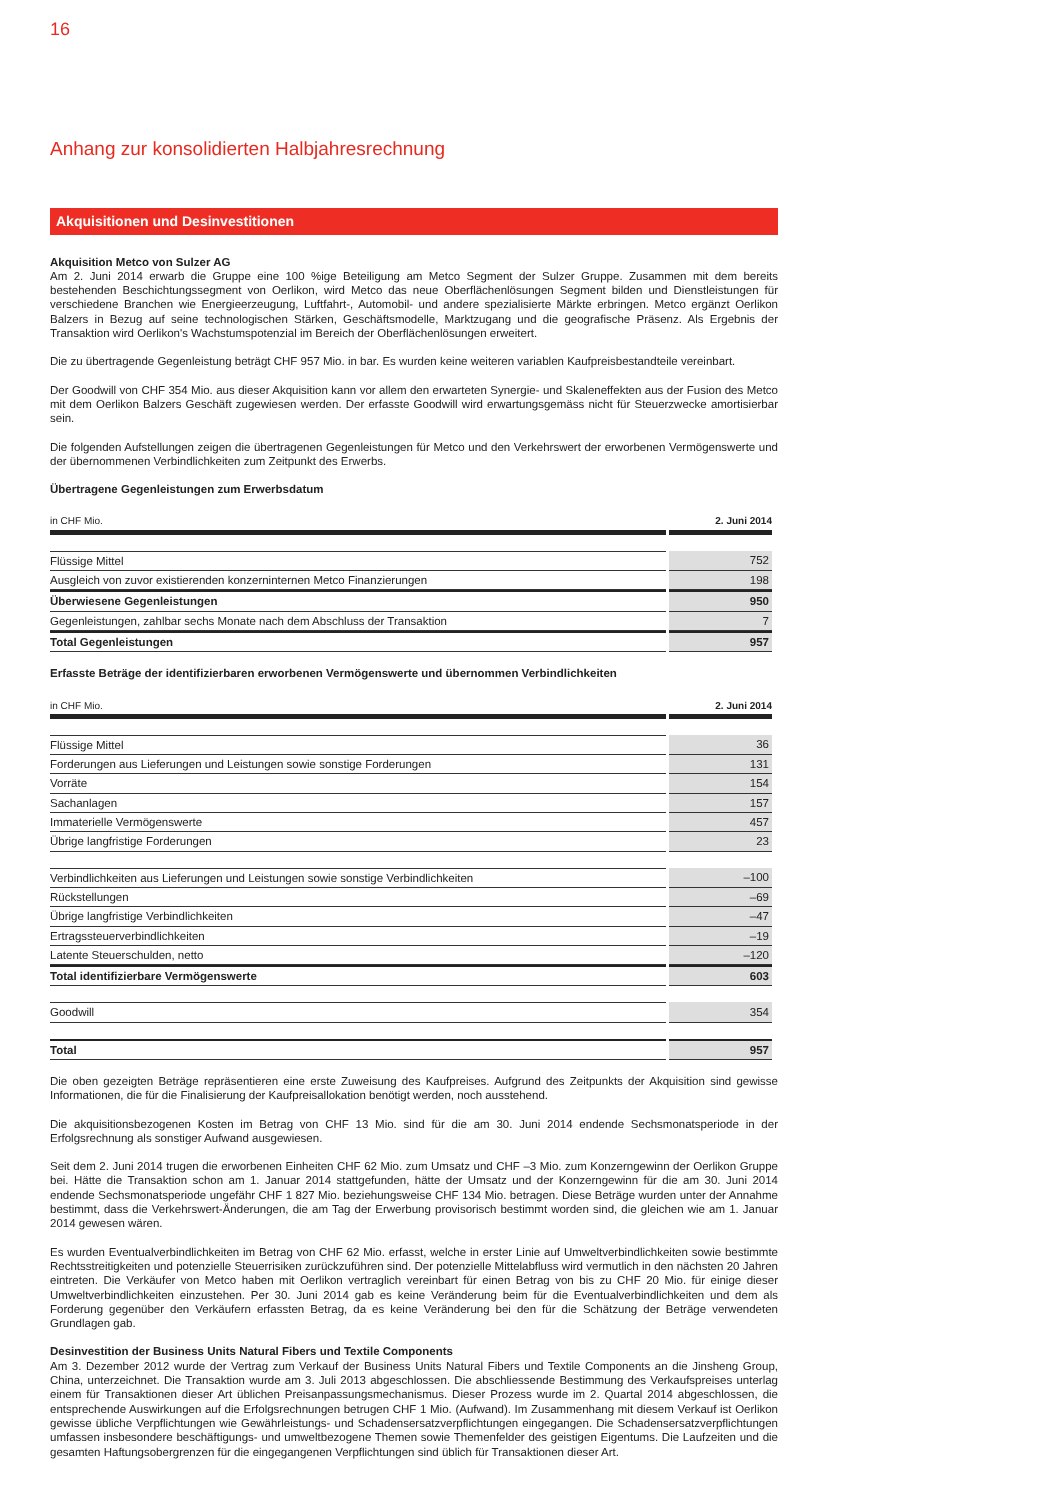16
Anhang zur konsolidierten Halbjahresrechnung
Akquisitionen und Desinvestitionen
Akquisition Metco von Sulzer AG
Am 2. Juni 2014 erwarb die Gruppe eine 100 %ige Beteiligung am Metco Segment der Sulzer Gruppe. Zusammen mit dem bereits bestehenden Beschichtungssegment von Oerlikon, wird Metco das neue Oberflächenlösungen Segment bilden und Dienstleistungen für verschiedene Branchen wie Energieerzeugung, Luftfahrt-, Automobil- und andere spezialisierte Märkte erbringen. Metco ergänzt Oerlikon Balzers in Bezug auf seine technologischen Stärken, Geschäftsmodelle, Marktzugang und die geografische Präsenz. Als Ergebnis der Transaktion wird Oerlikon's Wachstumspotenzial im Bereich der Oberflächenlösungen erweitert.
Die zu übertragende Gegenleistung beträgt CHF 957 Mio. in bar. Es wurden keine weiteren variablen Kaufpreisbestandteile vereinbart.
Der Goodwill von CHF 354 Mio. aus dieser Akquisition kann vor allem den erwarteten Synergie- und Skaleneffekten aus der Fusion des Metco mit dem Oerlikon Balzers Geschäft zugewiesen werden. Der erfasste Goodwill wird erwartungsgemäss nicht für Steuerzwecke amortisierbar sein.
Die folgenden Aufstellungen zeigen die übertragenen Gegenleistungen für Metco und den Verkehrswert der erworbenen Vermögenswerte und der übernommenen Verbindlichkeiten zum Zeitpunkt des Erwerbs.
Übertragene Gegenleistungen zum Erwerbsdatum
| in CHF Mio. | 2. Juni 2014 |
| Flüssige Mittel | 752 |
| Ausgleich von zuvor existierenden konzerninternen Metco Finanzierungen | 198 |
| Überwiesene Gegenleistungen | 950 |
| Gegenleistungen, zahlbar sechs Monate nach dem Abschluss der Transaktion | 7 |
| Total Gegenleistungen | 957 |
Erfasste Beträge der identifizierbaren erworbenen Vermögenswerte und übernommen Verbindlichkeiten
| in CHF Mio. | 2. Juni 2014 |
| Flüssige Mittel | 36 |
| Forderungen aus Lieferungen und Leistungen sowie sonstige Forderungen | 131 |
| Vorräte | 154 |
| Sachanlagen | 157 |
| Immaterielle Vermögenswerte | 457 |
| Übrige langfristige Forderungen | 23 |
| Verbindlichkeiten aus Lieferungen und Leistungen sowie sonstige Verbindlichkeiten | –100 |
| Rückstellungen | –69 |
| Übrige langfristige Verbindlichkeiten | –47 |
| Ertragssteuerverbindlichkeiten | –19 |
| Latente Steuerschulden, netto | –120 |
| Total identifizierbare Vermögenswerte | 603 |
| Goodwill | 354 |
| Total | 957 |
Die oben gezeigten Beträge repräsentieren eine erste Zuweisung des Kaufpreises. Aufgrund des Zeitpunkts der Akquisition sind gewisse Informationen, die für die Finalisierung der Kaufpreisallokation benötigt werden, noch ausstehend.
Die akquisitionsbezogenen Kosten im Betrag von CHF 13 Mio. sind für die am 30. Juni 2014 endende Sechsmonatsperiode in der Erfolgsrechnung als sonstiger Aufwand ausgewiesen.
Seit dem 2. Juni 2014 trugen die erworbenen Einheiten CHF 62 Mio. zum Umsatz und CHF –3 Mio. zum Konzerngewinn der Oerlikon Gruppe bei. Hätte die Transaktion schon am 1. Januar 2014 stattgefunden, hätte der Umsatz und der Konzerngewinn für die am 30. Juni 2014 endende Sechsmonatsperiode ungefähr CHF 1 827 Mio. beziehungsweise CHF 134 Mio. betragen. Diese Beträge wurden unter der Annahme bestimmt, dass die Verkehrswert-Änderungen, die am Tag der Erwerbung provisorisch bestimmt worden sind, die gleichen wie am 1. Januar 2014 gewesen wären.
Es wurden Eventualverbindlichkeiten im Betrag von CHF 62 Mio. erfasst, welche in erster Linie auf Umweltverbindlichkeiten sowie bestimmte Rechtsstreitigkeiten und potenzielle Steuerrisiken zurückzuführen sind. Der potenzielle Mittelabfluss wird vermutlich in den nächsten 20 Jahren eintreten. Die Verkäufer von Metco haben mit Oerlikon vertraglich vereinbart für einen Betrag von bis zu CHF 20 Mio. für einige dieser Umweltverbindlichkeiten einzustehen. Per 30. Juni 2014 gab es keine Veränderung beim für die Eventualverbindlichkeiten und dem als Forderung gegenüber den Verkäufern erfassten Betrag, da es keine Veränderung bei den für die Schätzung der Beträge verwendeten Grundlagen gab.
Desinvestition der Business Units Natural Fibers und Textile Components
Am 3. Dezember 2012 wurde der Vertrag zum Verkauf der Business Units Natural Fibers und Textile Components an die Jinsheng Group, China, unterzeichnet. Die Transaktion wurde am 3. Juli 2013 abgeschlossen. Die abschliessende Bestimmung des Verkaufspreises unterlag einem für Transaktionen dieser Art üblichen Preisanpassungsmechanismus. Dieser Prozess wurde im 2. Quartal 2014 abgeschlossen, die entsprechende Auswirkungen auf die Erfolgsrechnungen betrugen CHF 1 Mio. (Aufwand). Im Zusammenhang mit diesem Verkauf ist Oerlikon gewisse übliche Verpflichtungen wie Gewährleistungs- und Schadensersatzverpflichtungen eingegangen. Die Schadensersatzverpflichtungen umfassen insbesondere beschäftigungs- und umweltbezogene Themen sowie Themenfelder des geistigen Eigentums. Die Laufzeiten und die gesamten Haftungsobergrenzen für die eingegangenen Verpflichtungen sind üblich für Transaktionen dieser Art.